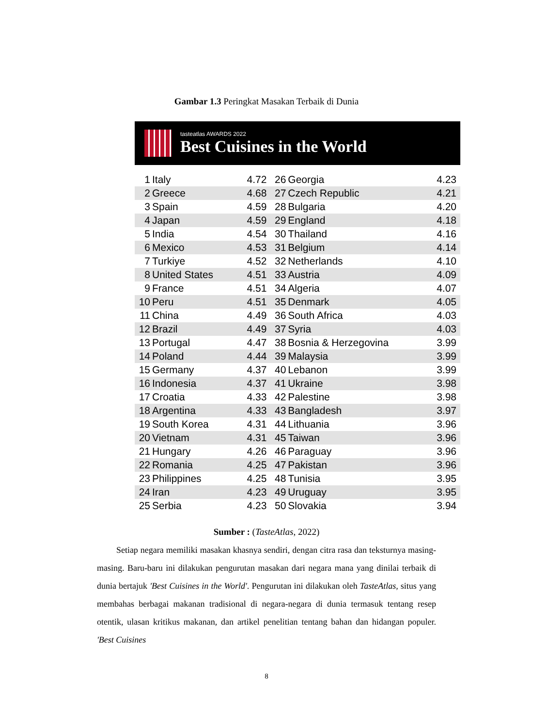Gambar 1.3 Peringkat Masakan Terbaik di Dunia
tasteatlas AWARDS 2022
Best Cuisines in the World
| 1 | Italy | 4.72 | 26 | Georgia | 4.23 |
| 2 | Greece | 4.68 | 27 | Czech Republic | 4.21 |
| 3 | Spain | 4.59 | 28 | Bulgaria | 4.20 |
| 4 | Japan | 4.59 | 29 | England | 4.18 |
| 5 | India | 4.54 | 30 | Thailand | 4.16 |
| 6 | Mexico | 4.53 | 31 | Belgium | 4.14 |
| 7 | Turkiye | 4.52 | 32 | Netherlands | 4.10 |
| 8 | United States | 4.51 | 33 | Austria | 4.09 |
| 9 | France | 4.51 | 34 | Algeria | 4.07 |
| 10 | Peru | 4.51 | 35 | Denmark | 4.05 |
| 11 | China | 4.49 | 36 | South Africa | 4.03 |
| 12 | Brazil | 4.49 | 37 | Syria | 4.03 |
| 13 | Portugal | 4.47 | 38 | Bosnia & Herzegovina | 3.99 |
| 14 | Poland | 4.44 | 39 | Malaysia | 3.99 |
| 15 | Germany | 4.37 | 40 | Lebanon | 3.99 |
| 16 | Indonesia | 4.37 | 41 | Ukraine | 3.98 |
| 17 | Croatia | 4.33 | 42 | Palestine | 3.98 |
| 18 | Argentina | 4.33 | 43 | Bangladesh | 3.97 |
| 19 | South Korea | 4.31 | 44 | Lithuania | 3.96 |
| 20 | Vietnam | 4.31 | 45 | Taiwan | 3.96 |
| 21 | Hungary | 4.26 | 46 | Paraguay | 3.96 |
| 22 | Romania | 4.25 | 47 | Pakistan | 3.96 |
| 23 | Philippines | 4.25 | 48 | Tunisia | 3.95 |
| 24 | Iran | 4.23 | 49 | Uruguay | 3.95 |
| 25 | Serbia | 4.23 | 50 | Slovakia | 3.94 |
Sumber : (TasteAtlas, 2022)
Setiap negara memiliki masakan khasnya sendiri, dengan citra rasa dan teksturnya masing-masing. Baru-baru ini dilakukan pengurutan masakan dari negara mana yang dinilai terbaik di dunia bertajuk 'Best Cuisines in the World'. Pengurutan ini dilakukan oleh TasteAtlas, situs yang membahas berbagai makanan tradisional di negara-negara di dunia termasuk tentang resep otentik, ulasan kritikus makanan, dan artikel penelitian tentang bahan dan hidangan populer. 'Best Cuisines
8